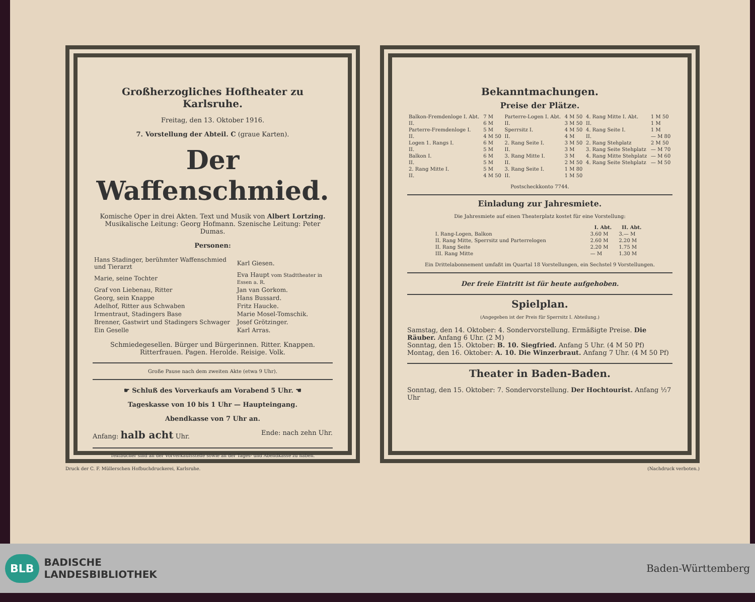Großherzogliches Hoftheater zu Karlsruhe.
Freitag, den 13. Oktober 1916.
7. Vorstellung der Abteil. C (graue Karten).
Der Waffenschmied.
Komische Oper in drei Akten. Text und Musik von Albert Lortzing.
Musikalische Leitung: Georg Hofmann. Szenische Leitung: Peter Dumas.
Personen:
| Hans Stadinger, berühmter Waffenschmied und Tierarzt | Karl Giesen. |
| Marie, seine Tochter | Eva Haupt vom Stadttheater in Essen a. R. |
| Graf von Liebenau, Ritter | Jan van Gorkom. |
| Georg, sein Knappe | Hans Bussard. |
| Adelhof, Ritter aus Schwaben | Fritz Haucke. |
| Irmentraut, Stadingers Base | Marie Mosel-Tomschik. |
| Brenner, Gastwirt und Stadingers Schwager | Josef Grötzinger. |
| Ein Geselle | Karl Arras. |
Schmiedegesellen. Bürger und Bürgerinnen. Ritter. Knappen. Ritterfrauen. Pagen. Herolde. Reisige. Volk.
Große Pause nach dem zweiten Akte (etwa 9 Uhr).
☛ Schluß des Vorverkaufs am Vorabend 5 Uhr. ☚
Tageskasse von 10 bis 1 Uhr — Haupteingang.
Abendkasse von 7 Uhr an.
Anfang: halb acht Uhr. Ende: nach zehn Uhr.
Textbücher sind an der Vorverkaufsstelle sowie an der Tages- und Abendkasse zu haben.
Druck der C. F. Müllerschen Hofbuchdruckerei, Karlsruhe.
Bekanntmachungen.
Preise der Plätze.
| Balkon-Fremdenloge I. Abt. | 7 M | Parterre-Logen I. Abt. | 4 M 50 | 4. Rang Mitte I. Abt. | 1 M 50 |
| II. | 6 M | II. | 3 M 50 | II. | 1 M |
| Parterre-Fremdenloge I. | 5 M | Sperrsitz I. | 4 M 50 | 4. Rang Seite I. | 1 M |
| II. | 4 M 50 | II. | 4 M | II. | — M 80 |
| Logen 1. Rangs I. | 6 M | 2. Rang Seite I. | 3 M 50 | 2. Rang Stehplatz | 2 M 50 |
| II. | 5 M | II. | 3 M | 3. Rang Seite Stehplatz | — M 70 |
| Balkon I. | 6 M | 3. Rang Mitte I. | 3 M | 4. Rang Mitte Stehplatz | — M 60 |
| II. | 5 M | II. | 2 M 50 | 4. Rang Seite Stehplatz | — M 50 |
| 2. Rang Mitte I. | 5 M | 3. Rang Seite I. | 1 M 80 | | |
| II. | 4 M 50 | II. | 1 M 50 | | |
Postscheckkonto 7744.
Einladung zur Jahresmiete.
Die Jahresmiete auf einen Theaterplatz kostet für eine Vorstellung:
| | I. Abt. | II. Abt. |
| --- | --- | --- |
| I. Rang-Logen, Balkon | 3.60 M | 3.— M |
| II. Rang Mitte, Sperrsitz und Parterrelogen | 2.60 M | 2.20 M |
| II. Rang Seite | 2.20 M | 1.75 M |
| III. Rang Mitte | — M | 1.30 M |
Ein Drittelabonnement umfaßt im Quartal 18 Vorstellungen, ein Sechstel 9 Vorstellungen.
Der freie Eintritt ist für heute aufgehoben.
Spielplan.
(Angegeben ist der Preis für Sperrsitz I. Abteilung.)
Samstag, den 14. Oktober: 4. Sondervorstellung. Ermäßigte Preise. Die Räuber. Anfang 6 Uhr. (2 M)
Sonntag, den 15. Oktober: B. 10. Siegfried. Anfang 5 Uhr. (4 M 50 Pf)
Montag, den 16. Oktober: A. 10. Die Winzerbraut. Anfang 7 Uhr. (4 M 50 Pf)
Theater in Baden-Baden.
Sonntag, den 15. Oktober: 7. Sondervorstellung. Der Hochtourist. Anfang ½7 Uhr
(Nachdruck verboten.)
BLB BADISCHE
LANDESBIBLIOTHEK
Baden-Württemberg